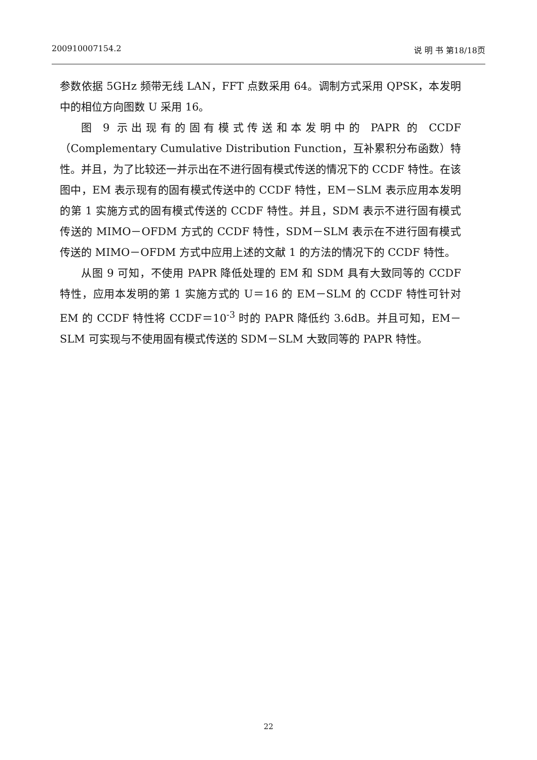200910007154.2 说 明 书 第18/18页
参数依据 5GHz 频带无线 LAN，FFT 点数采用 64。调制方式采用 QPSK，本发明中的相位方向图数 U 采用 16。
图 9 示出现有的固有模式传送和本发明中的 PAPR 的 CCDF（Complementary Cumulative Distribution Function，互补累积分布函数）特性。并且，为了比较还一并示出在不进行固有模式传送的情况下的 CCDF 特性。在该图中，EM 表示现有的固有模式传送中的 CCDF 特性，EM－SLM 表示应用本发明的第 1 实施方式的固有模式传送的 CCDF 特性。并且，SDM 表示不进行固有模式传送的 MIMO－OFDM 方式的 CCDF 特性，SDM－SLM 表示在不进行固有模式传送的 MIMO－OFDM 方式中应用上述的文献 1 的方法的情况下的 CCDF 特性。
从图 9 可知，不使用 PAPR 降低处理的 EM 和 SDM 具有大致同等的 CCDF 特性，应用本发明的第 1 实施方式的 U＝16 的 EM－SLM 的 CCDF 特性可针对 EM 的 CCDF 特性将 CCDF＝10<sup>-3</sup> 时的 PAPR 降低约 3.6dB。并且可知，EM－SLM 可实现与不使用固有模式传送的 SDM－SLM 大致同等的 PAPR 特性。
22